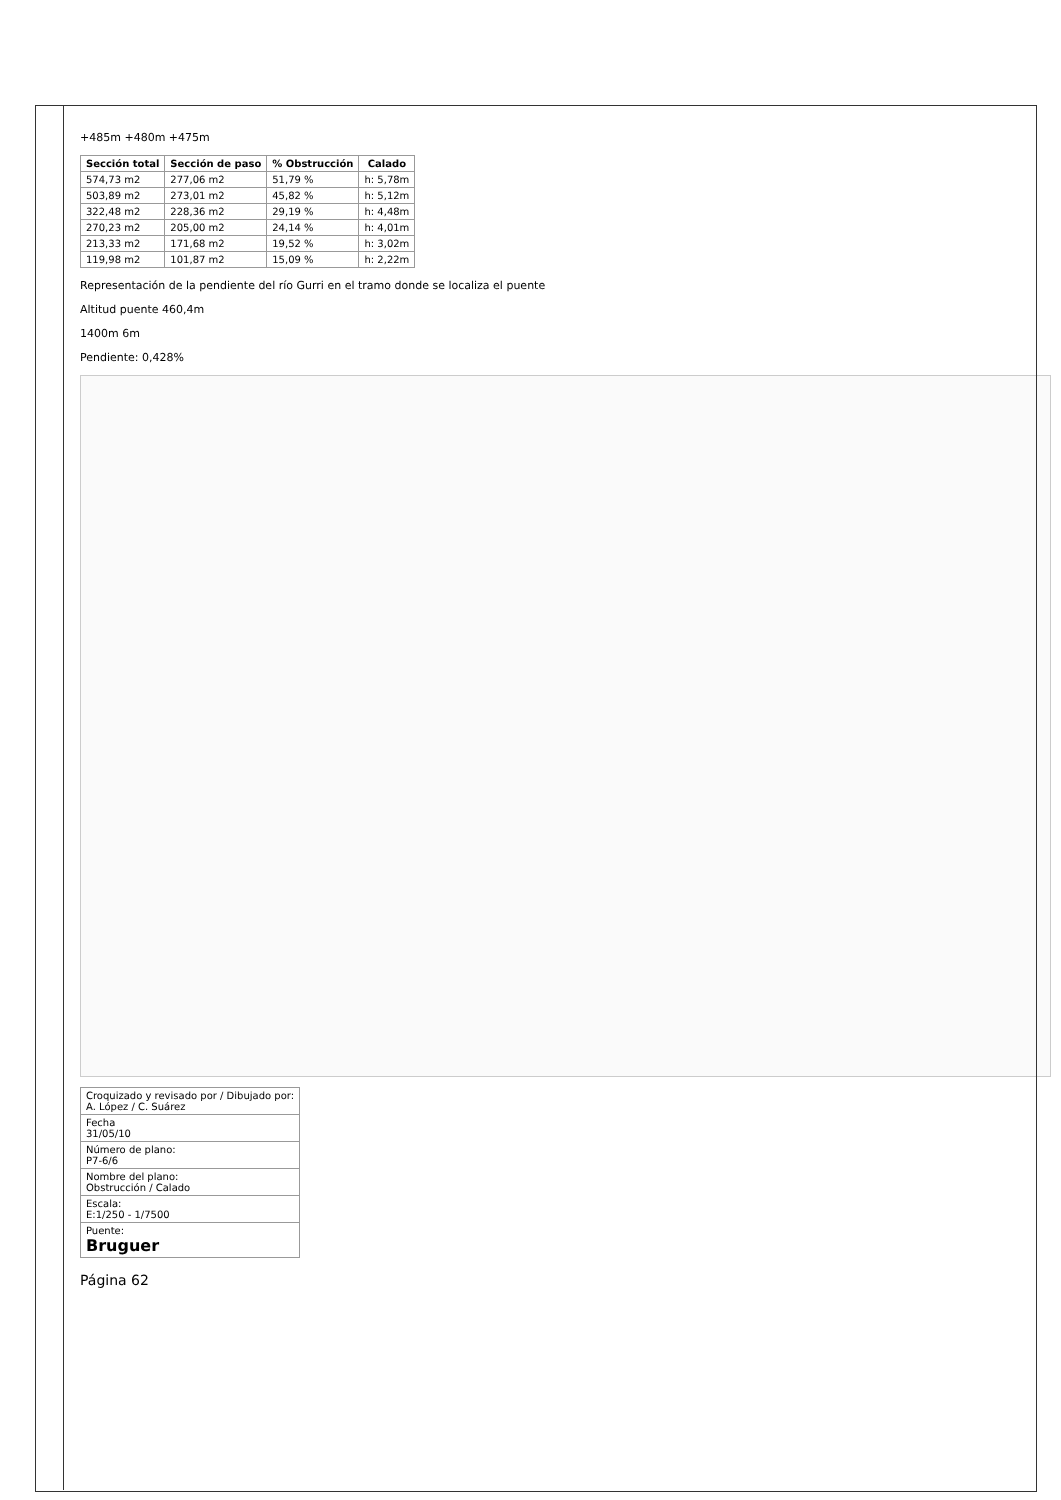+485m +480m +475m
| Sección total | Sección de paso | % Obstrucción | Calado |
| --- | --- | --- | --- |
| 574,73 m2 | 277,06 m2 | 51,79 % | h: 5,78m |
| 503,89 m2 | 273,01 m2 | 45,82 % | h: 5,12m |
| 322,48 m2 | 228,36 m2 | 29,19 % | h: 4,48m |
| 270,23 m2 | 205,00 m2 | 24,14 % | h: 4,01m |
| 213,33 m2 | 171,68 m2 | 19,52 % | h: 3,02m |
| 119,98 m2 | 101,87 m2 | 15,09 % | h: 2,22m |
Representación de la pendiente del río Gurri en el tramo donde se localiza el puente
Altitud puente 460,4m
1400m 6m
Pendiente: 0,428%
| Croquizado y revisado por / Dibujado por: A. López / C. Suárez |
| Fecha 31/05/10 |
| Número de plano: P7-6/6 |
| Nombre del plano: Obstrucción / Calado |
| Escala: E:1/250 - 1/7500 |
| Puente: Bruguer |
Página 62